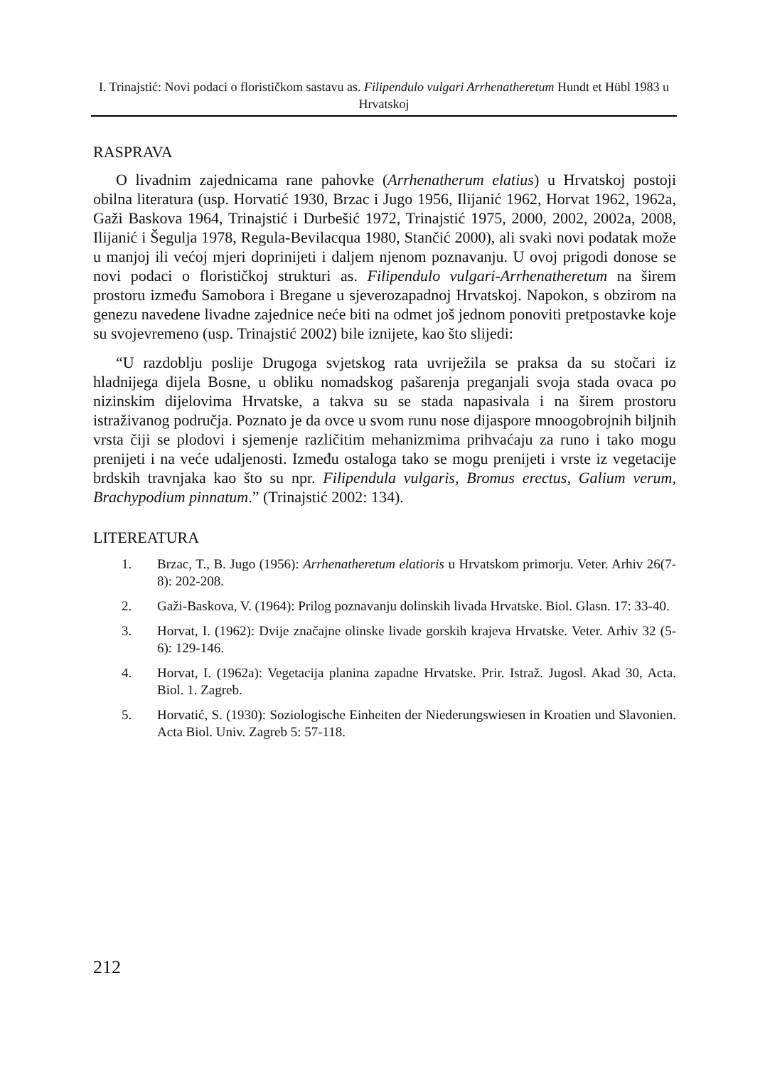I. Trinajstić: Novi podaci o florističkom sastavu as. Filipendulo vulgari Arrhenatheretum Hundt et Hübl 1983 u Hrvatskoj
RASPRAVA
O livadnim zajednicama rane pahovke (Arrhenatherum elatius) u Hrvatskoj postoji obilna literatura (usp. Horvatić 1930, Brzac i Jugo 1956, Ilijanić 1962, Horvat 1962, 1962a, Gaži Baskova 1964, Trinajstić i Durbešić 1972, Trinajstić 1975, 2000, 2002, 2002a, 2008, Ilijanić i Šegulja 1978, Regula-Bevilacqua 1980, Stančić 2000), ali svaki novi podatak može u manjoj ili većoj mjeri doprinijeti i daljem njenom poznavanju. U ovoj prigodi donose se novi podaci o florističkoj strukturi as. Filipendulo vulgari-Arrhenatheretum na širem prostoru između Samobora i Bregane u sjeverozapadnoj Hrvatskoj. Napokon, s obzirom na genezu navedene livadne zajednice neće biti na odmet još jednom ponoviti pretpostavke koje su svojevremeno (usp. Trinajstić 2002) bile iznijete, kao što slijedi:
“U razdoblju poslije Drugoga svjetskog rata uvriježila se praksa da su stočari iz hladnijega dijela Bosne, u obliku nomadskog pašarenja preganjali svoja stada ovaca po nizinskim dijelovima Hrvatske, a takva su se stada napasivala i na širem prostoru istraživanog područja. Poznato je da ovce u svom runu nose dijaspore mnoogobrojnih biljnih vrsta čiji se plodovi i sjemenje različitim mehanizmima prihvaćaju za runo i tako mogu prenijeti i na veće udaljenosti. Između ostaloga tako se mogu prenijeti i vrste iz vegetacije brdskih travnjaka kao što su npr. Filipendula vulgaris, Bromus erectus, Galium verum, Brachypodium pinnatum.” (Trinajstić 2002: 134).
LITEREATURA
1. Brzac, T., B. Jugo (1956): Arrhenatheretum elatioris u Hrvatskom primorju. Veter. Arhiv 26(7-8): 202-208.
2. Gaži-Baskova, V. (1964): Prilog poznavanju dolinskih livada Hrvatske. Biol. Glasn. 17: 33-40.
3. Horvat, I. (1962): Dvije značajne olinske livade gorskih krajeva Hrvatske. Veter. Arhiv 32 (5-6): 129-146.
4. Horvat, I. (1962a): Vegetacija planina zapadne Hrvatske. Prir. Istraž. Jugosl. Akad 30, Acta. Biol. 1. Zagreb.
5. Horvatić, S. (1930): Soziologische Einheiten der Niederungswiesen in Kroatien und Slavonien. Acta Biol. Univ. Zagreb 5: 57-118.
212